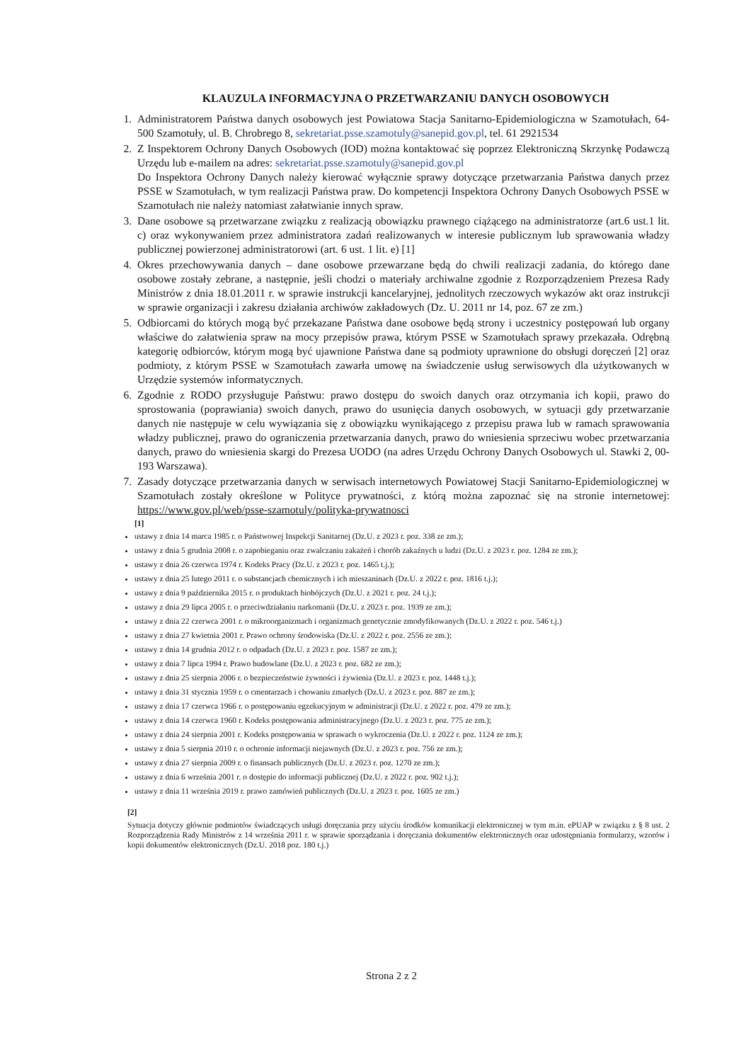KLAUZULA INFORMACYJNA O PRZETWARZANIU DANYCH OSOBOWYCH
1. Administratorem Państwa danych osobowych jest Powiatowa Stacja Sanitarno-Epidemiologiczna w Szamotułach, 64-500 Szamotuły, ul. B. Chrobrego 8, sekretariat.psse.szamotuly@sanepid.gov.pl, tel. 61 2921534
2. Z Inspektorem Ochrony Danych Osobowych (IOD) można kontaktować się poprzez Elektroniczną Skrzynkę Podawczą Urzędu lub e-mailem na adres: sekretariat.psse.szamotuly@sanepid.gov.pl
Do Inspektora Ochrony Danych należy kierować wyłącznie sprawy dotyczące przetwarzania Państwa danych przez PSSE w Szamotułach, w tym realizacji Państwa praw. Do kompetencji Inspektora Ochrony Danych Osobowych PSSE w Szamotułach nie należy natomiast załatwianie innych spraw.
3. Dane osobowe są przetwarzane związku z realizacją obowiązku prawnego ciążącego na administratorze (art.6 ust.1 lit. c) oraz wykonywaniem przez administratora zadań realizowanych w interesie publicznym lub sprawowania władzy publicznej powierzonej administratorowi (art. 6 ust. 1 lit. e) [1]
4. Okres przechowywania danych – dane osobowe przewarzane będą do chwili realizacji zadania, do którego dane osobowe zostały zebrane, a następnie, jeśli chodzi o materiały archiwalne zgodnie z Rozporządzeniem Prezesa Rady Ministrów z dnia 18.01.2011 r. w sprawie instrukcji kancelaryjnej, jednolitych rzeczowych wykazów akt oraz instrukcji w sprawie organizacji i zakresu działania archiwów zakładowych (Dz. U. 2011 nr 14, poz. 67 ze zm.)
5. Odbiorcami do których mogą być przekazane Państwa dane osobowe będą strony i uczestnicy postępowań lub organy właściwe do załatwienia spraw na mocy przepisów prawa, którym PSSE w Szamotułach sprawy przekazała. Odrębną kategorię odbiorców, którym mogą być ujawnione Państwa dane są podmioty uprawnione do obsługi doręczeń [2] oraz podmioty, z którym PSSE w Szamotułach zawarła umowę na świadczenie usług serwisowych dla użytkowanych w Urzędzie systemów informatycznych.
6. Zgodnie z RODO przysługuje Państwu: prawo dostępu do swoich danych oraz otrzymania ich kopii, prawo do sprostowania (poprawiania) swoich danych, prawo do usunięcia danych osobowych, w sytuacji gdy przetwarzanie danych nie następuje w celu wywiązania się z obowiązku wynikającego z przepisu prawa lub w ramach sprawowania władzy publicznej, prawo do ograniczenia przetwarzania danych, prawo do wniesienia sprzeciwu wobec przetwarzania danych, prawo do wniesienia skargi do Prezesa UODO (na adres Urzędu Ochrony Danych Osobowych ul. Stawki 2, 00-193 Warszawa).
7. Zasady dotyczące przetwarzania danych w serwisach internetowych Powiatowej Stacji Sanitarno-Epidemiologicznej w Szamotułach zostały określone w Polityce prywatności, z którą można zapoznać się na stronie internetowej: https://www.gov.pl/web/psse-szamotuly/polityka-prywatnosci
[1]
ustawy z dnia 14 marca 1985 r. o Państwowej Inspekcji Sanitarnej (Dz.U. z 2023 r. poz. 338 ze zm.);
ustawy z dnia 5 grudnia 2008 r. o zapobieganiu oraz zwalczaniu zakażeń i chorób zakaźnych u ludzi (Dz.U. z 2023 r. poz. 1284 ze zm.);
ustawy z dnia 26 czerwca 1974 r. Kodeks Pracy (Dz.U. z 2023 r. poz. 1465 t.j.);
ustawy z dnia 25 lutego 2011 r. o substancjach chemicznych i ich mieszaninach (Dz.U. z 2022 r. poz. 1816 t.j.);
ustawy z dnia 9 października 2015 r. o produktach biobójczych (Dz.U. z 2021 r. poz. 24 t.j.);
ustawy z dnia 29 lipca 2005 r. o przeciwdziałaniu narkomanii (Dz.U. z 2023 r. poz. 1939 ze zm.);
ustawy z dnia 22 czerwca 2001 r. o mikroorganizmach i organizmach genetycznie zmodyfikowanych (Dz.U. z 2022 r. poz. 546 t.j.)
ustawy z dnia 27 kwietnia 2001 r. Prawo ochrony środowiska (Dz.U. z 2022 r. poz. 2556 ze zm.);
ustawy z dnia 14 grudnia 2012 r. o odpadach (Dz.U. z 2023 r. poz. 1587 ze zm.);
ustawy z dnia 7 lipca 1994 r. Prawo budowlane (Dz.U. z 2023 r. poz. 682 ze zm.);
ustawy z dnia 25 sierpnia 2006 r. o bezpieczeństwie żywności i żywienia (Dz.U. z 2023 r. poz. 1448 t.j.);
ustawy z dnia 31 stycznia 1959 r. o cmentarzach i chowaniu zmarłych (Dz.U. z 2023 r. poz. 887 ze zm.);
ustawy z dnia 17 czerwca 1966 r. o postępowaniu egzekucyjnym w administracji (Dz.U. z 2022 r. poz. 479 ze zm.);
ustawy z dnia 14 czerwca 1960 r. Kodeks postępowania administracyjnego (Dz.U. z 2023 r. poz. 775 ze zm.);
ustawy z dnia 24 sierpnia 2001 r. Kodeks postępowania w sprawach o wykroczenia (Dz.U. z 2022 r. poz. 1124 ze zm.);
ustawy z dnia 5 sierpnia 2010 r. o ochronie informacji niejawnych (Dz.U. z 2023 r. poz. 756 ze zm.);
ustawy z dnia 27 sierpnia 2009 r. o finansach publicznych (Dz.U. z 2023 r. poz. 1270 ze zm.);
ustawy z dnia 6 września 2001 r. o dostępie do informacji publicznej (Dz.U. z 2022 r. poz. 902 t.j.);
ustawy z dnia 11 września 2019 r. prawo zamówień publicznych (Dz.U. z 2023 r. poz. 1605 ze zm.)
[2]
Sytuacja dotyczy głównie podmiotów świadczących usługi doręczania przy użyciu środków komunikacji elektronicznej w tym m.in. ePUAP w związku z § 8 ust. 2 Rozporządzenia Rady Ministrów z 14 września 2011 r. w sprawie sporządzania i doręczania dokumentów elektronicznych oraz udostępniania formularzy, wzorów i kopii dokumentów elektronicznych (Dz.U. 2018 poz. 180 t.j.)
Strona 2 z 2